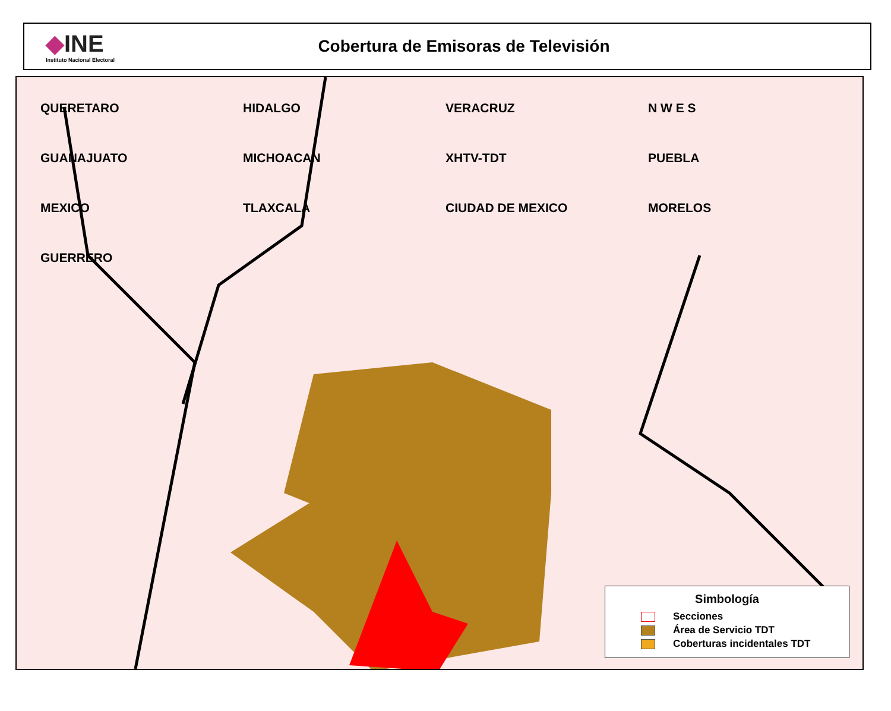◆INE
Instituto Nacional Electoral
Cobertura de Emisoras de Televisión
QUERETARO HIDALGO VERACRUZ N W E S GUANAJUATO MICHOACAN XHTV-TDT PUEBLA MEXICO TLAXCALA CIUDAD DE MEXICO MORELOS GUERRERO
Simbología
Secciones
Área de Servicio TDT
Coberturas incidentales TDT